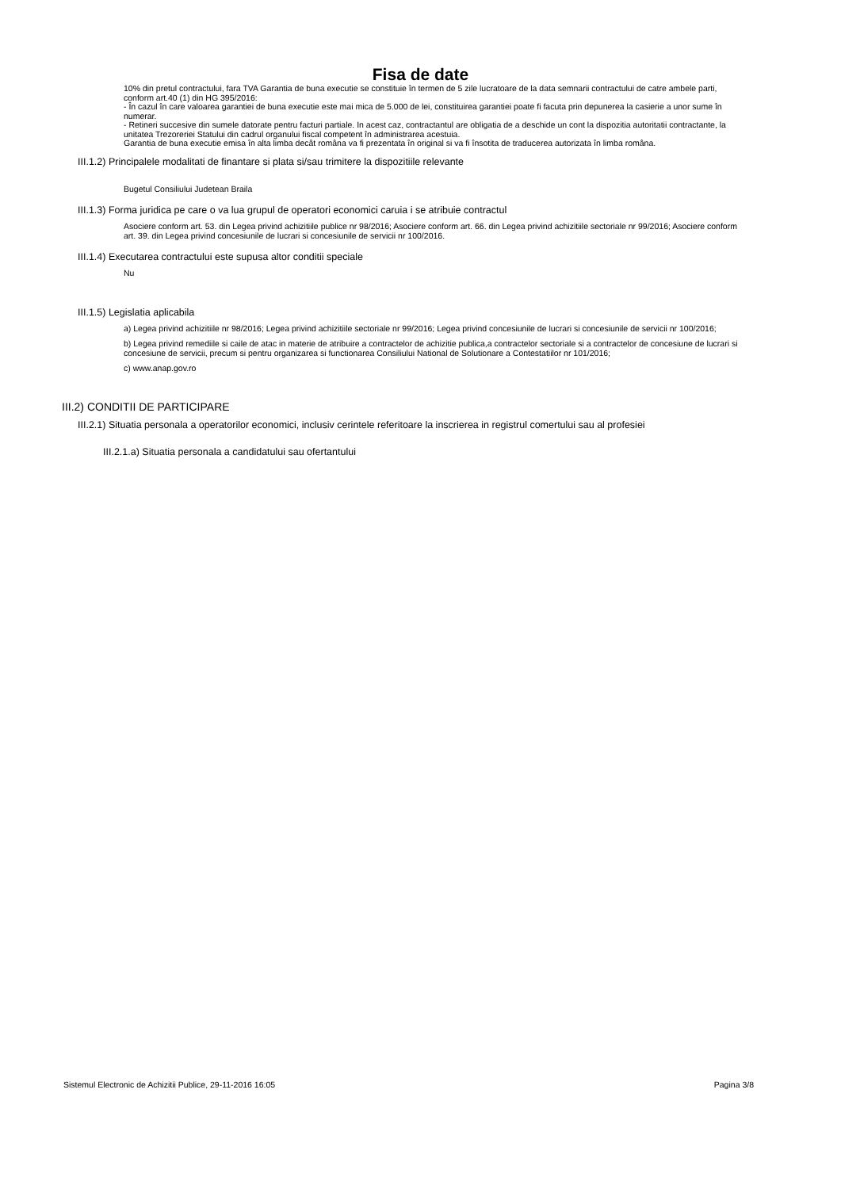Fisa de date
10% din pretul contractului, fara TVA Garantia de buna executie se constituie în termen de 5 zile lucratoare de la data semnarii contractului de catre ambele parti, conform art.40 (1) din HG 395/2016:
- În cazul în care valoarea garantiei de buna executie este mai mica de 5.000 de lei, constituirea garantiei poate fi facuta prin depunerea la casierie a unor sume în numerar.
- Retineri succesive din sumele datorate pentru facturi partiale. In acest caz, contractantul are obligatia de a deschide un cont la dispozitia autoritatii contractante, la unitatea Trezoreriei Statului din cadrul organului fiscal competent în administrarea acestuia.
Garantia de buna executie emisa în alta limba decât româna va fi prezentata în original si va fi însotita de traducerea autorizata în limba româna.
III.1.2) Principalele modalitati de finantare si plata si/sau trimitere la dispozitiile relevante
Bugetul Consiliului Judetean Braila
III.1.3) Forma juridica pe care o va lua grupul de operatori economici caruia i se atribuie contractul
Asociere conform art. 53. din Legea privind achizitiile publice nr 98/2016; Asociere conform art. 66. din Legea privind achizitiile sectoriale nr 99/2016; Asociere conform art. 39. din Legea privind concesiunile de lucrari si concesiunile de servicii nr 100/2016.
III.1.4) Executarea contractului este supusa altor conditii speciale
Nu
III.1.5) Legislatia aplicabila
a) Legea privind achizitiile nr 98/2016; Legea privind achizitiile sectoriale nr 99/2016; Legea privind concesiunile de lucrari si concesiunile de servicii nr 100/2016;
b) Legea privind remediile si caile de atac in materie de atribuire a contractelor de achizitie publica,a contractelor sectoriale si a contractelor de concesiune de lucrari si concesiune de servicii, precum si pentru organizarea si functionarea Consiliului National de Solutionare a Contestatiilor nr 101/2016;
c) www.anap.gov.ro
III.2) CONDITII DE PARTICIPARE
III.2.1) Situatia personala a operatorilor economici, inclusiv cerintele referitoare la inscrierea in registrul comertului sau al profesiei
III.2.1.a) Situatia personala a candidatului sau ofertantului
Sistemul Electronic de Achizitii Publice, 29-11-2016 16:05 Pagina 3/8